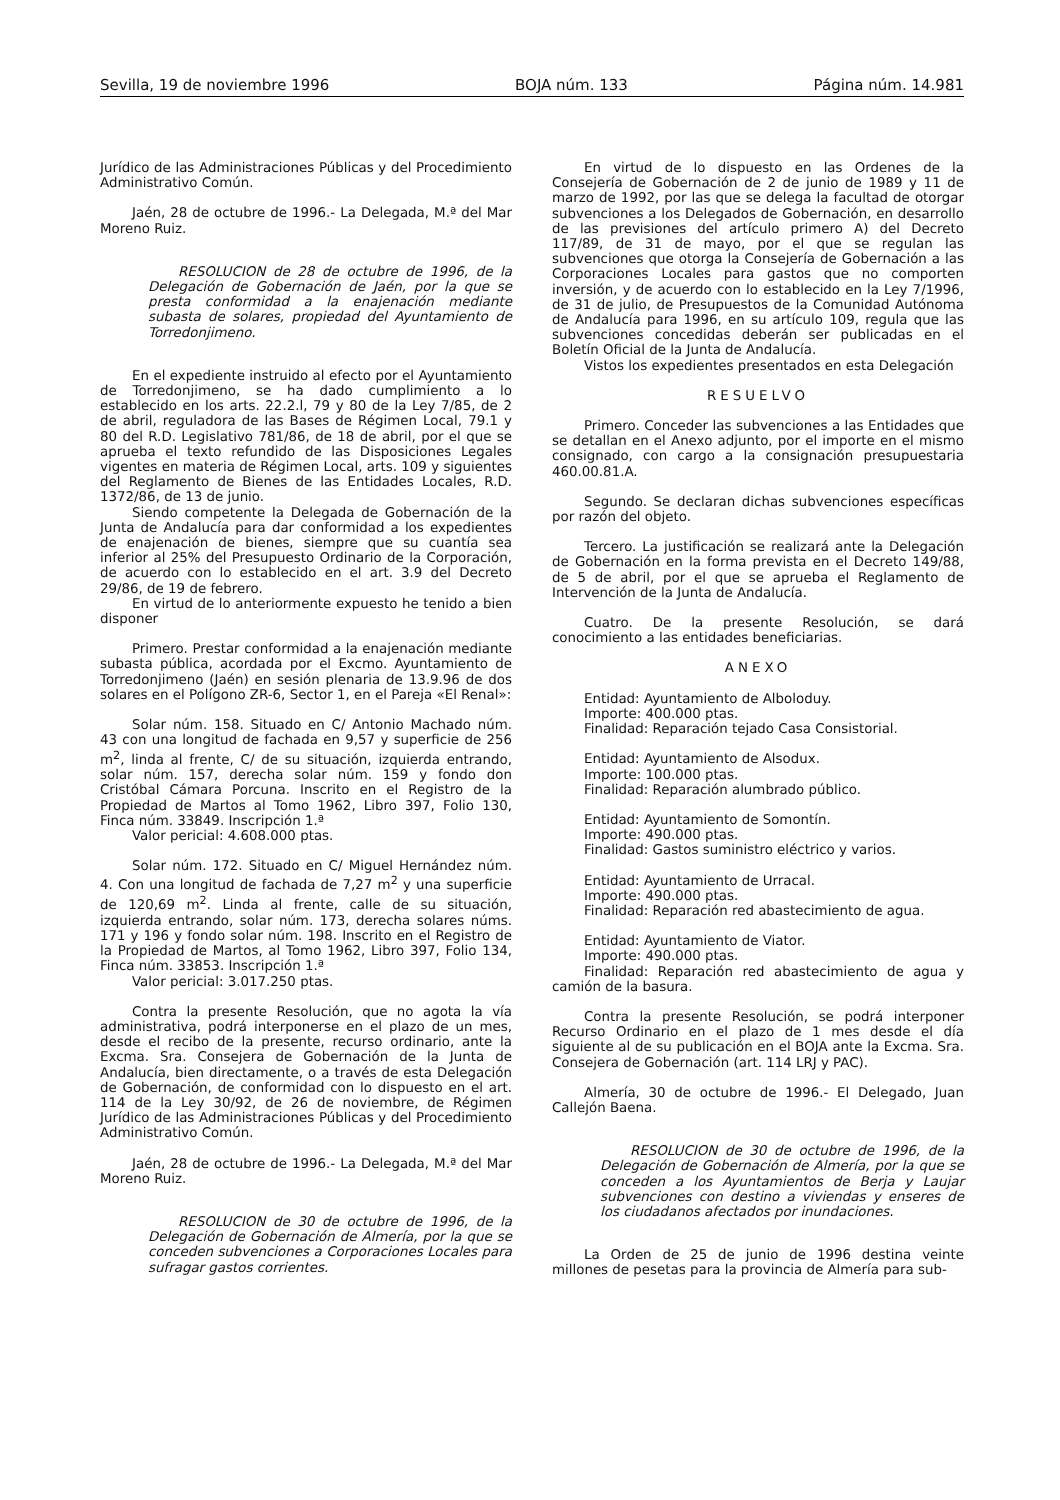Sevilla, 19 de noviembre 1996 BOJA núm. 133 Página núm. 14.981
Jurídico de las Administraciones Públicas y del Procedimiento Administrativo Común.
Jaén, 28 de octubre de 1996.- La Delegada, M.ª del Mar Moreno Ruiz.
RESOLUCION de 28 de octubre de 1996, de la Delegación de Gobernación de Jaén, por la que se presta conformidad a la enajenación mediante subasta de solares, propiedad del Ayuntamiento de Torredonjimeno.
En el expediente instruido al efecto por el Ayuntamiento de Torredonjimeno, se ha dado cumplimiento a lo establecido en los arts. 22.2.l, 79 y 80 de la Ley 7/85, de 2 de abril, reguladora de las Bases de Régimen Local, 79.1 y 80 del R.D. Legislativo 781/86, de 18 de abril, por el que se aprueba el texto refundido de las Disposiciones Legales vigentes en materia de Régimen Local, arts. 109 y siguientes del Reglamento de Bienes de las Entidades Locales, R.D. 1372/86, de 13 de junio.
Siendo competente la Delegada de Gobernación de la Junta de Andalucía para dar conformidad a los expedientes de enajenación de bienes, siempre que su cuantía sea inferior al 25% del Presupuesto Ordinario de la Corporación, de acuerdo con lo establecido en el art. 3.9 del Decreto 29/86, de 19 de febrero.
En virtud de lo anteriormente expuesto he tenido a bien disponer
Primero. Prestar conformidad a la enajenación mediante subasta pública, acordada por el Excmo. Ayuntamiento de Torredonjimeno (Jaén) en sesión plenaria de 13.9.96 de dos solares en el Polígono ZR-6, Sector 1, en el Pareja «El Renal»:
Solar núm. 158. Situado en C/ Antonio Machado núm. 43 con una longitud de fachada en 9,57 y superficie de 256 m<sup>2</sup>, linda al frente, C/ de su situación, izquierda entrando, solar núm. 157, derecha solar núm. 159 y fondo don Cristóbal Cámara Porcuna. Inscrito en el Registro de la Propiedad de Martos al Tomo 1962, Libro 397, Folio 130, Finca núm. 33849. Inscripción 1.ª
Valor pericial: 4.608.000 ptas.
Solar núm. 172. Situado en C/ Miguel Hernández núm. 4. Con una longitud de fachada de 7,27 m<sup>2</sup> y una superficie de 120,69 m<sup>2</sup>. Linda al frente, calle de su situación, izquierda entrando, solar núm. 173, derecha solares núms. 171 y 196 y fondo solar núm. 198. Inscrito en el Registro de la Propiedad de Martos, al Tomo 1962, Libro 397, Folio 134, Finca núm. 33853. Inscripción 1.ª
Valor pericial: 3.017.250 ptas.
Contra la presente Resolución, que no agota la vía administrativa, podrá interponerse en el plazo de un mes, desde el recibo de la presente, recurso ordinario, ante la Excma. Sra. Consejera de Gobernación de la Junta de Andalucía, bien directamente, o a través de esta Delegación de Gobernación, de conformidad con lo dispuesto en el art. 114 de la Ley 30/92, de 26 de noviembre, de Régimen Jurídico de las Administraciones Públicas y del Procedimiento Administrativo Común.
Jaén, 28 de octubre de 1996.- La Delegada, M.ª del Mar Moreno Ruiz.
RESOLUCION de 30 de octubre de 1996, de la Delegación de Gobernación de Almería, por la que se conceden subvenciones a Corporaciones Locales para sufragar gastos corrientes.
En virtud de lo dispuesto en las Ordenes de la Consejería de Gobernación de 2 de junio de 1989 y 11 de marzo de 1992, por las que se delega la facultad de otorgar subvenciones a los Delegados de Gobernación, en desarrollo de las previsiones del artículo primero A) del Decreto 117/89, de 31 de mayo, por el que se regulan las subvenciones que otorga la Consejería de Gobernación a las Corporaciones Locales para gastos que no comporten inversión, y de acuerdo con lo establecido en la Ley 7/1996, de 31 de julio, de Presupuestos de la Comunidad Autónoma de Andalucía para 1996, en su artículo 109, regula que las subvenciones concedidas deberán ser publicadas en el Boletín Oficial de la Junta de Andalucía.
Vistos los expedientes presentados en esta Delegación
RESUELVO
Primero. Conceder las subvenciones a las Entidades que se detallan en el Anexo adjunto, por el importe en el mismo consignado, con cargo a la consignación presupuestaria 460.00.81.A.
Segundo. Se declaran dichas subvenciones específicas por razón del objeto.
Tercero. La justificación se realizará ante la Delegación de Gobernación en la forma prevista en el Decreto 149/88, de 5 de abril, por el que se aprueba el Reglamento de Intervención de la Junta de Andalucía.
Cuatro. De la presente Resolución, se dará conocimiento a las entidades beneficiarias.
ANEXO
Entidad: Ayuntamiento de Alboloduy.
Importe: 400.000 ptas.
Finalidad: Reparación tejado Casa Consistorial.
Entidad: Ayuntamiento de Alsodux.
Importe: 100.000 ptas.
Finalidad: Reparación alumbrado público.
Entidad: Ayuntamiento de Somontín.
Importe: 490.000 ptas.
Finalidad: Gastos suministro eléctrico y varios.
Entidad: Ayuntamiento de Urracal.
Importe: 490.000 ptas.
Finalidad: Reparación red abastecimiento de agua.
Entidad: Ayuntamiento de Viator.
Importe: 490.000 ptas.
Finalidad: Reparación red abastecimiento de agua y camión de la basura.
Contra la presente Resolución, se podrá interponer Recurso Ordinario en el plazo de 1 mes desde el día siguiente al de su publicación en el BOJA ante la Excma. Sra. Consejera de Gobernación (art. 114 LRJ y PAC).
Almería, 30 de octubre de 1996.- El Delegado, Juan Callejón Baena.
RESOLUCION de 30 de octubre de 1996, de la Delegación de Gobernación de Almería, por la que se conceden a los Ayuntamientos de Berja y Laujar subvenciones con destino a viviendas y enseres de los ciudadanos afectados por inundaciones.
La Orden de 25 de junio de 1996 destina veinte millones de pesetas para la provincia de Almería para sub-